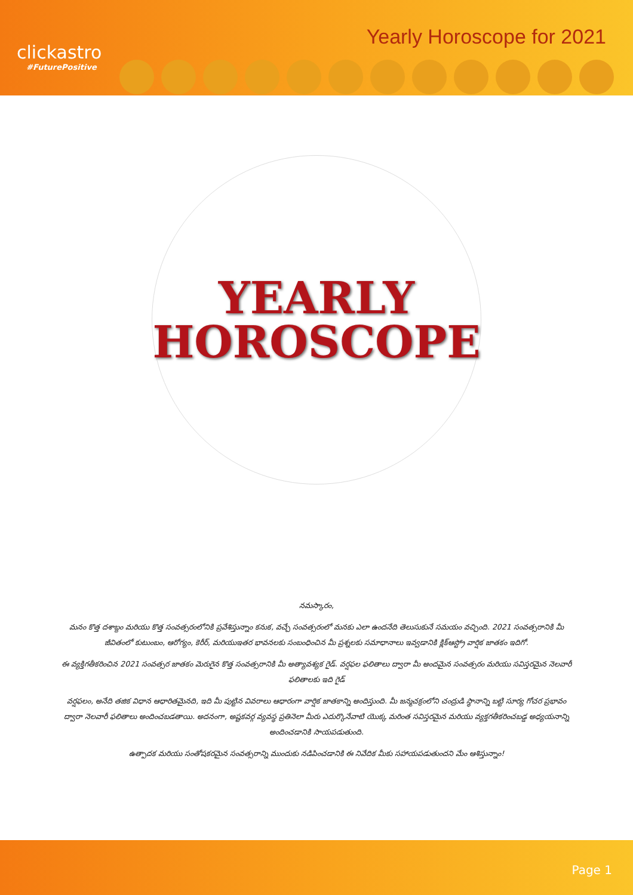clickastro
#FuturePositive
Yearly Horoscope for 2021
YEARLY
HOROSCOPE
నమస్కారం,
మనం కొత్త దశాబ్దం మరియు కొత్త సంవత్సరంలోనికి ప్రవేశిస్తున్నాం కనుక, వచ్చే సంవత్సరంలో మనకు ఎలా ఉందనేది తెలుసుకునే సమయం వచ్చింది. 2021 సంవత్సరానికి మీ జీవితంలో కుటుంబం, ఆరోగ్యం, కెరీర్, మరియుఇతర భావనలకు సంబంధించిన మీ ప్రశ్నలకు సమాధానాలు ఇవ్వడానికి క్లిక్ఆస్ట్రో వార్షిక జాతకం ఇదిగో.
ఈ వ్యక్తిగతీకరించిన 2021 సంవత్సర జాతకం మెరుగైన కొత్త సంవత్సరానికి మీ అత్యావశ్యక గైడ్. వర్షఫల ఫలితాలు ద్వారా మీ అందమైన సంవత్సరం మరియు సవిస్తరమైన నెలవారీ ఫలితాలకు ఇది గైడ్
వర్షఫలం, అనేది తజిక విధాన ఆధారితమైనది, ఇది మీ పుట్టిన వివరాలు ఆధారంగా వార్షిక జాతకాన్ని అందిస్తుంది. మీ జన్మచక్రంలోని చంద్రుడి స్థానాన్ని బట్టి సూర్య గోచర ప్రభావం ద్వారా నెలవారీ ఫలితాలు అందించబడతాయి. అదనంగా, అష్టకవర్గ వ్యవస్థ ప్రతినెలా మీరు ఎదుర్కొనేవాటి యొక్క మరింత సవిస్తరమైన మరియు వ్యక్తగతీకరించబడ్డ అధ్యయనాన్ని అందించడానికి సాయపడుతుంది.
ఉత్పాదక మరియు సంతోషకరమైన సంవత్సరాన్ని ముందుకు నడిపించడానికి ఈ నివేదిక మీకు సహాయపడుతుందని మేం ఆశిస్తున్నాం!
Page 1